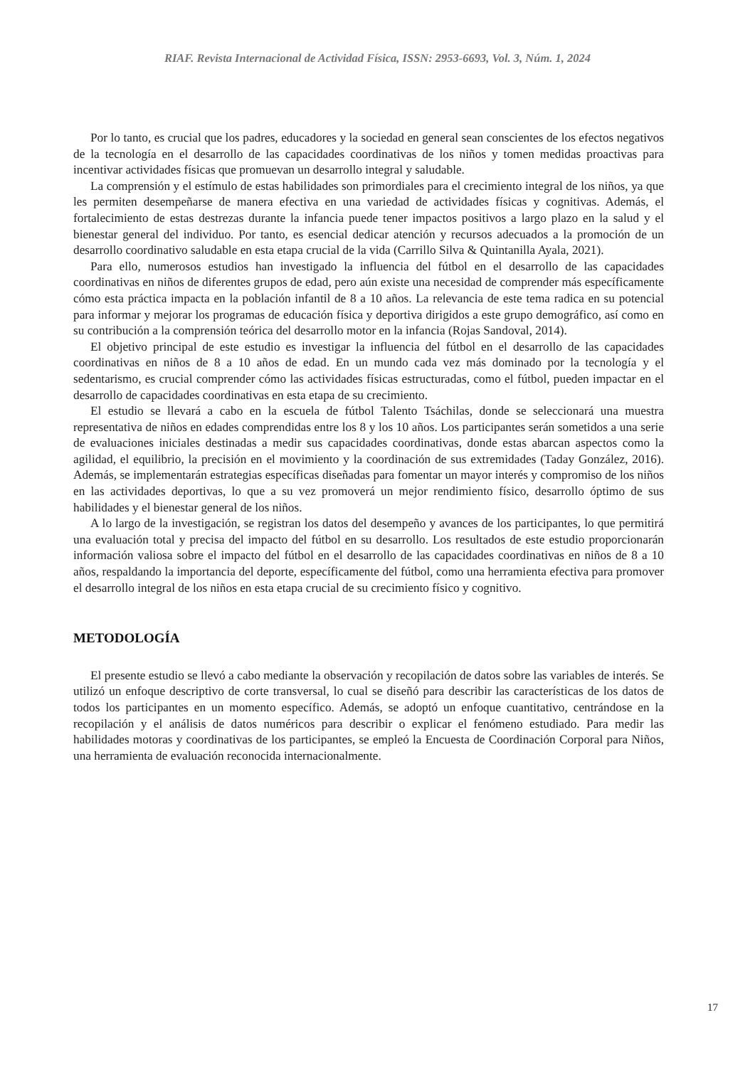RIAF. Revista Internacional de Actividad Física, ISSN: 2953-6693, Vol. 3, Núm. 1, 2024
Por lo tanto, es crucial que los padres, educadores y la sociedad en general sean conscientes de los efectos negativos de la tecnología en el desarrollo de las capacidades coordinativas de los niños y tomen medidas proactivas para incentivar actividades físicas que promuevan un desarrollo integral y saludable.
La comprensión y el estímulo de estas habilidades son primordiales para el crecimiento integral de los niños, ya que les permiten desempeñarse de manera efectiva en una variedad de actividades físicas y cognitivas. Además, el fortalecimiento de estas destrezas durante la infancia puede tener impactos positivos a largo plazo en la salud y el bienestar general del individuo. Por tanto, es esencial dedicar atención y recursos adecuados a la promoción de un desarrollo coordinativo saludable en esta etapa crucial de la vida (Carrillo Silva & Quintanilla Ayala, 2021).
Para ello, numerosos estudios han investigado la influencia del fútbol en el desarrollo de las capacidades coordinativas en niños de diferentes grupos de edad, pero aún existe una necesidad de comprender más específicamente cómo esta práctica impacta en la población infantil de 8 a 10 años. La relevancia de este tema radica en su potencial para informar y mejorar los programas de educación física y deportiva dirigidos a este grupo demográfico, así como en su contribución a la comprensión teórica del desarrollo motor en la infancia (Rojas Sandoval, 2014).
El objetivo principal de este estudio es investigar la influencia del fútbol en el desarrollo de las capacidades coordinativas en niños de 8 a 10 años de edad. En un mundo cada vez más dominado por la tecnología y el sedentarismo, es crucial comprender cómo las actividades físicas estructuradas, como el fútbol, pueden impactar en el desarrollo de capacidades coordinativas en esta etapa de su crecimiento.
El estudio se llevará a cabo en la escuela de fútbol Talento Tsáchilas, donde se seleccionará una muestra representativa de niños en edades comprendidas entre los 8 y los 10 años. Los participantes serán sometidos a una serie de evaluaciones iniciales destinadas a medir sus capacidades coordinativas, donde estas abarcan aspectos como la agilidad, el equilibrio, la precisión en el movimiento y la coordinación de sus extremidades (Taday González, 2016). Además, se implementarán estrategias específicas diseñadas para fomentar un mayor interés y compromiso de los niños en las actividades deportivas, lo que a su vez promoverá un mejor rendimiento físico, desarrollo óptimo de sus habilidades y el bienestar general de los niños.
A lo largo de la investigación, se registran los datos del desempeño y avances de los participantes, lo que permitirá una evaluación total y precisa del impacto del fútbol en su desarrollo. Los resultados de este estudio proporcionarán información valiosa sobre el impacto del fútbol en el desarrollo de las capacidades coordinativas en niños de 8 a 10 años, respaldando la importancia del deporte, específicamente del fútbol, como una herramienta efectiva para promover el desarrollo integral de los niños en esta etapa crucial de su crecimiento físico y cognitivo.
METODOLOGÍA
El presente estudio se llevó a cabo mediante la observación y recopilación de datos sobre las variables de interés. Se utilizó un enfoque descriptivo de corte transversal, lo cual se diseñó para describir las características de los datos de todos los participantes en un momento específico. Además, se adoptó un enfoque cuantitativo, centrándose en la recopilación y el análisis de datos numéricos para describir o explicar el fenómeno estudiado. Para medir las habilidades motoras y coordinativas de los participantes, se empleó la Encuesta de Coordinación Corporal para Niños, una herramienta de evaluación reconocida internacionalmente.
17